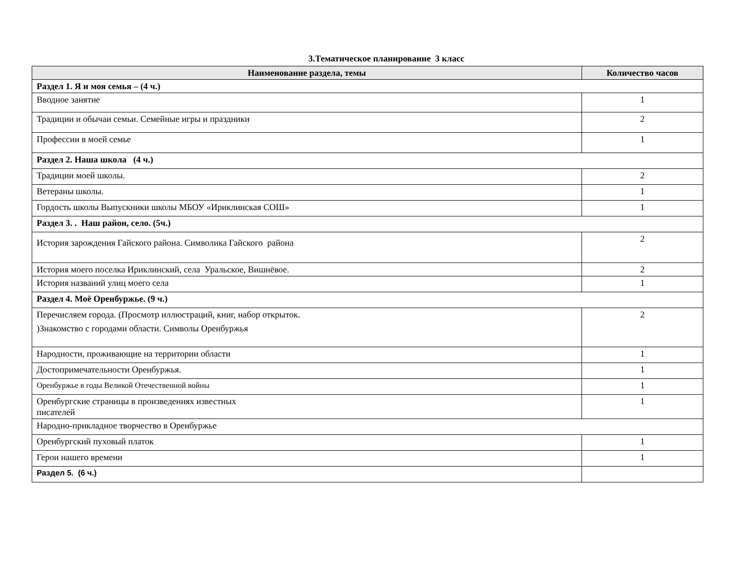3.Тематическое планирование 3 класс
| Наименование раздела, темы | Количество часов |
| --- | --- |
| Раздел 1. Я и моя семья – (4 ч.) | |
| Вводное занятие | 1 |
| Традиции и обычаи семьи. Семейные игры и праздники | 2 |
| Профессии в моей семье | 1 |
| Раздел 2. Наша школа (4 ч.) | |
| Традиции моей школы. | 2 |
| Ветераны школы. | 1 |
| Гордость школы Выпускники школы МБОУ «Ириклинская СОШ» | 1 |
| Раздел 3. . Наш район, село. (5ч.) | |
| История зарождения Гайского района. Символика Гайского района | 2 |
| История моего поселка Ириклинский, села Уральское, Вишнёвое. | 2 |
| История названий улиц моего села | 1 |
| Раздел 4. Моё Оренбуржье. (9 ч.) | |
| Перечисляем города. (Просмотр иллюстраций, книг, набор открыток. )Знакомство с городами области. Символы Оренбуржья | 2 |
| Народности, проживающие на территории области | 1 |
| Достопримечательности Оренбуржья. | 1 |
| Оренбуржье в годы Великой Отечественной войны | 1 |
| Оренбургские страницы в произведениях известных писателей | 1 |
| Народно-прикладное творчество в Оренбуржье | |
| Оренбургский пуховый платок | 1 |
| Герои нашего времени | 1 |
| Раздел 5. (6 ч.) | |